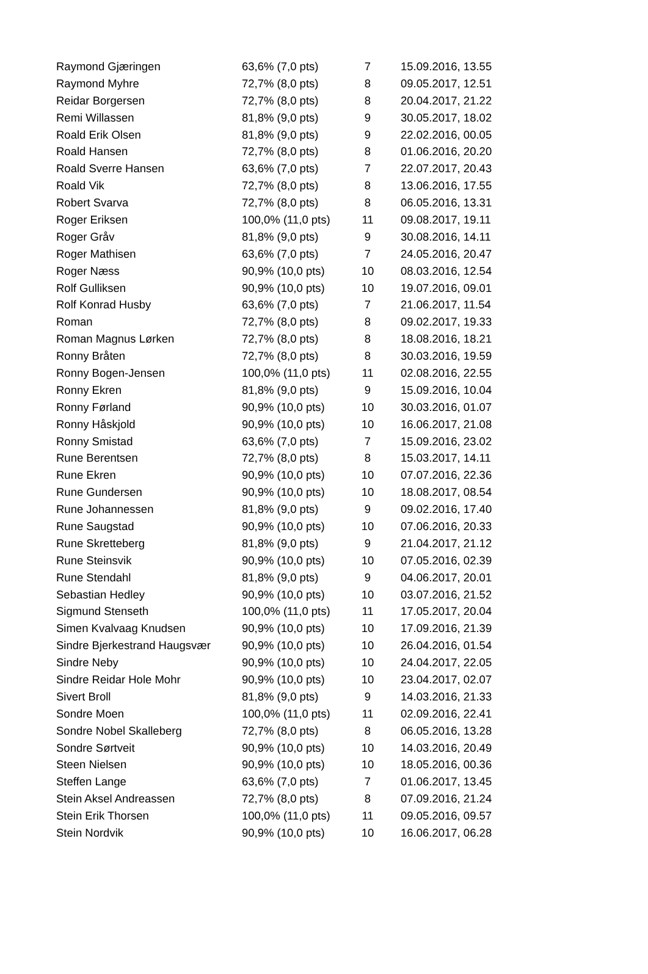| Raymond Gjæringen | 63,6% (7,0 pts) | 7 | 15.09.2016, 13.55 |
| Raymond Myhre | 72,7% (8,0 pts) | 8 | 09.05.2017, 12.51 |
| Reidar Borgersen | 72,7% (8,0 pts) | 8 | 20.04.2017, 21.22 |
| Remi Willassen | 81,8% (9,0 pts) | 9 | 30.05.2017, 18.02 |
| Roald Erik Olsen | 81,8% (9,0 pts) | 9 | 22.02.2016, 00.05 |
| Roald Hansen | 72,7% (8,0 pts) | 8 | 01.06.2016, 20.20 |
| Roald Sverre Hansen | 63,6% (7,0 pts) | 7 | 22.07.2017, 20.43 |
| Roald Vik | 72,7% (8,0 pts) | 8 | 13.06.2016, 17.55 |
| Robert Svarva | 72,7% (8,0 pts) | 8 | 06.05.2016, 13.31 |
| Roger Eriksen | 100,0% (11,0 pts) | 11 | 09.08.2017, 19.11 |
| Roger Gråv | 81,8% (9,0 pts) | 9 | 30.08.2016, 14.11 |
| Roger Mathisen | 63,6% (7,0 pts) | 7 | 24.05.2016, 20.47 |
| Roger Næss | 90,9% (10,0 pts) | 10 | 08.03.2016, 12.54 |
| Rolf Gulliksen | 90,9% (10,0 pts) | 10 | 19.07.2016, 09.01 |
| Rolf Konrad Husby | 63,6% (7,0 pts) | 7 | 21.06.2017, 11.54 |
| Roman | 72,7% (8,0 pts) | 8 | 09.02.2017, 19.33 |
| Roman Magnus Lørken | 72,7% (8,0 pts) | 8 | 18.08.2016, 18.21 |
| Ronny Bråten | 72,7% (8,0 pts) | 8 | 30.03.2016, 19.59 |
| Ronny Bogen-Jensen | 100,0% (11,0 pts) | 11 | 02.08.2016, 22.55 |
| Ronny Ekren | 81,8% (9,0 pts) | 9 | 15.09.2016, 10.04 |
| Ronny Førland | 90,9% (10,0 pts) | 10 | 30.03.2016, 01.07 |
| Ronny Håskjold | 90,9% (10,0 pts) | 10 | 16.06.2017, 21.08 |
| Ronny Smistad | 63,6% (7,0 pts) | 7 | 15.09.2016, 23.02 |
| Rune Berentsen | 72,7% (8,0 pts) | 8 | 15.03.2017, 14.11 |
| Rune Ekren | 90,9% (10,0 pts) | 10 | 07.07.2016, 22.36 |
| Rune Gundersen | 90,9% (10,0 pts) | 10 | 18.08.2017, 08.54 |
| Rune Johannessen | 81,8% (9,0 pts) | 9 | 09.02.2016, 17.40 |
| Rune Saugstad | 90,9% (10,0 pts) | 10 | 07.06.2016, 20.33 |
| Rune Skretteberg | 81,8% (9,0 pts) | 9 | 21.04.2017, 21.12 |
| Rune Steinsvik | 90,9% (10,0 pts) | 10 | 07.05.2016, 02.39 |
| Rune Stendahl | 81,8% (9,0 pts) | 9 | 04.06.2017, 20.01 |
| Sebastian Hedley | 90,9% (10,0 pts) | 10 | 03.07.2016, 21.52 |
| Sigmund Stenseth | 100,0% (11,0 pts) | 11 | 17.05.2017, 20.04 |
| Simen Kvalvaag Knudsen | 90,9% (10,0 pts) | 10 | 17.09.2016, 21.39 |
| Sindre Bjerkestrand Haugsvær | 90,9% (10,0 pts) | 10 | 26.04.2016, 01.54 |
| Sindre Neby | 90,9% (10,0 pts) | 10 | 24.04.2017, 22.05 |
| Sindre Reidar Hole Mohr | 90,9% (10,0 pts) | 10 | 23.04.2017, 02.07 |
| Sivert Broll | 81,8% (9,0 pts) | 9 | 14.03.2016, 21.33 |
| Sondre Moen | 100,0% (11,0 pts) | 11 | 02.09.2016, 22.41 |
| Sondre Nobel Skalleberg | 72,7% (8,0 pts) | 8 | 06.05.2016, 13.28 |
| Sondre Sørtveit | 90,9% (10,0 pts) | 10 | 14.03.2016, 20.49 |
| Steen Nielsen | 90,9% (10,0 pts) | 10 | 18.05.2016, 00.36 |
| Steffen Lange | 63,6% (7,0 pts) | 7 | 01.06.2017, 13.45 |
| Stein Aksel Andreassen | 72,7% (8,0 pts) | 8 | 07.09.2016, 21.24 |
| Stein Erik Thorsen | 100,0% (11,0 pts) | 11 | 09.05.2016, 09.57 |
| Stein Nordvik | 90,9% (10,0 pts) | 10 | 16.06.2017, 06.28 |